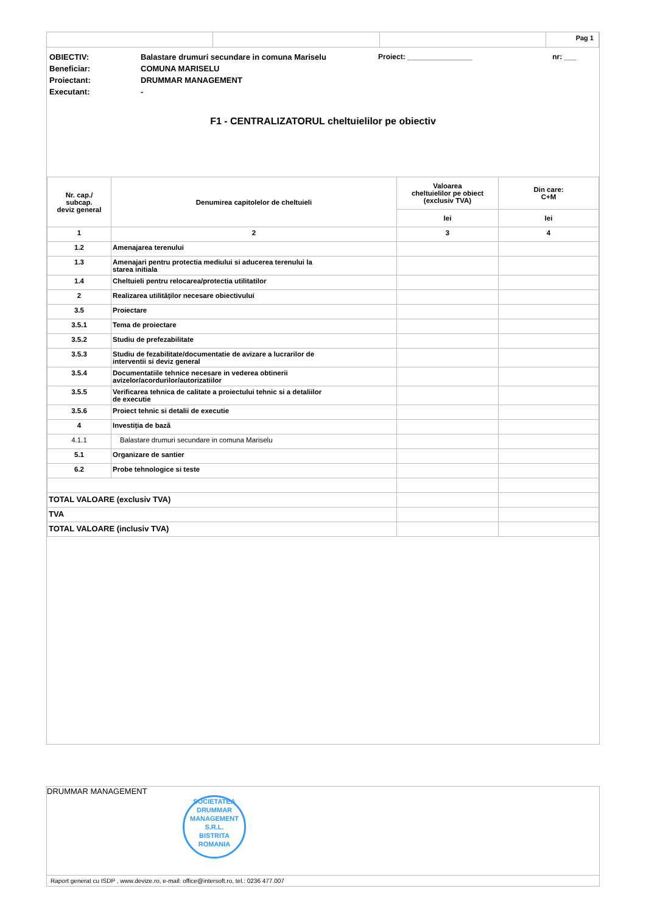Pag 1
| OBIECTIV: | Balastare drumuri secundare in comuna Mariselu | Proiect: ________________ | nr: ___ |
| Beneficiar: | COMUNA MARISELU | | |
| Proiectant: | DRUMMAR MANAGEMENT | | |
| Executant: | - | | |
F1 - CENTRALIZATORUL cheltuielilor pe obiectiv
| Nr. cap./ subcap. deviz general | Denumirea capitolelor de cheltuieli | Valoarea cheltuielilor pe obiect (exclusiv TVA) | Din care: C+M |
| --- | --- | --- | --- |
| | | lei | lei |
| 1 | 2 | 3 | 4 |
| 1.2 | Amenajarea terenului | | |
| 1.3 | Amenajari pentru protectia mediului si aducerea terenului la starea initiala | | |
| 1.4 | Cheltuieli pentru relocarea/protectia utilitatilor | | |
| 2 | Realizarea utilităților necesare obiectivului | | |
| 3.5 | Proiectare | | |
| 3.5.1 | Tema de proiectare | | |
| 3.5.2 | Studiu de prefezabilitate | | |
| 3.5.3 | Studiu de fezabilitate/documentatie de avizare a lucrarilor de interventii si deviz general | | |
| 3.5.4 | Documentatiile tehnice necesare in vederea obtinerii avizelor/acordurilor/autorizatiilor | | |
| 3.5.5 | Verificarea tehnica de calitate a proiectului tehnic si a detaliilor de executie | | |
| 3.5.6 | Proiect tehnic si detalii de executie | | |
| 4 | Investiția de bază | | |
| 4.1.1 | Balastare drumuri secundare in comuna Mariselu | | |
| 5.1 | Organizare de santier | | |
| 6.2 | Probe tehnologice si teste | | |
| TOTAL VALOARE (exclusiv TVA) | | | |
| TVA | | | |
| TOTAL VALOARE (inclusiv TVA) | | | |
DRUMMAR MANAGEMENT
SOCIETATEA
DRUMMAR
MANAGEMENT
S.R.L.
BISTRITA ROMANIA
Raport generat cu ISDP , www.devize.ro, e-mail: office@intersoft.ro, tel.: 0236 477.007